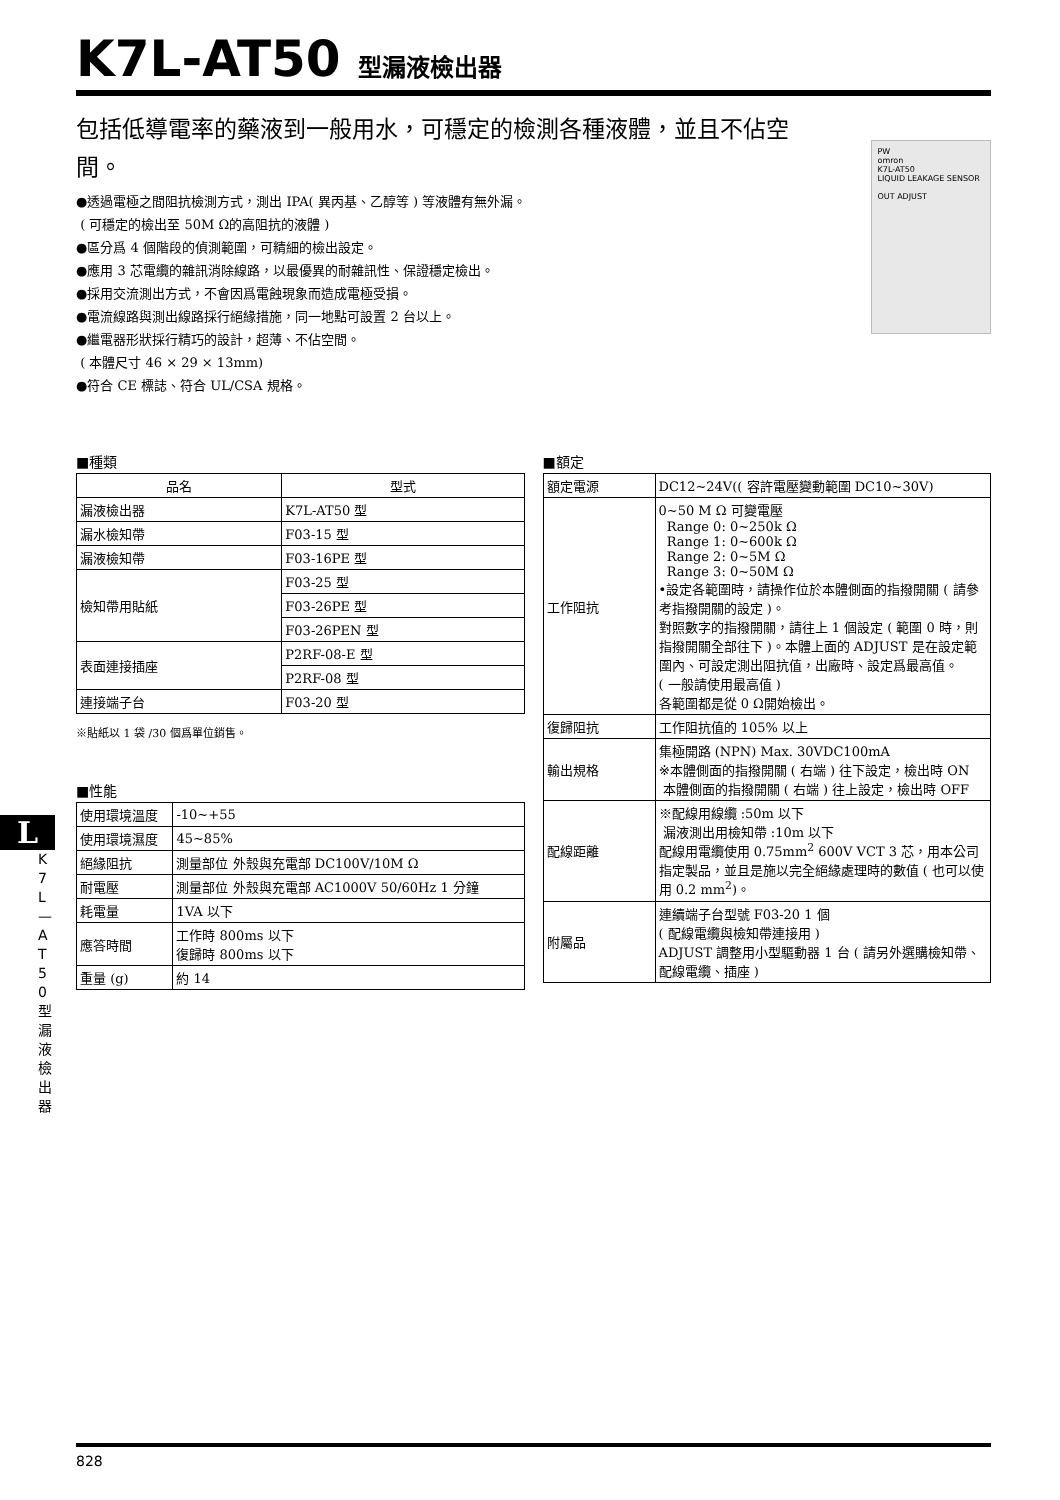K7L-AT50 型漏液檢出器
包括低導電率的藥液到一般用水，可穩定的檢測各種液體，並且不佔空間。
●透過電極之間阻抗檢測方式，測出 IPA( 異丙基、乙醇等 ) 等液體有無外漏。
( 可穩定的檢出至 50M Ω的高阻抗的液體 )
●區分爲 4 個階段的偵測範圍，可精細的檢出設定。
●應用 3 芯電纜的雜訊消除線路，以最優異的耐雜訊性、保證穩定檢出。
●採用交流測出方式，不會因爲電蝕現象而造成電極受損。
●電流線路與測出線路採行絕緣措施，同一地點可設置 2 台以上。
●繼電器形狀採行精巧的設計，超薄、不佔空間。
( 本體尺寸 46 × 29 × 13mm)
●符合 CE 標誌、符合 UL/CSA 規格。
PW
omron
K7L-AT50
LIQUID LEAKAGE SENSOR
OUT ADJUST
■種類
| 品名 | 型式 |
| --- | --- |
| 漏液檢出器 | K7L-AT50 型 |
| 漏水檢知帶 | F03-15 型 |
| 漏液檢知帶 | F03-16PE 型 |
| 檢知帶用貼紙 | F03-25 型 |
| | F03-26PE 型 |
| | F03-26PEN 型 |
| 表面連接插座 | P2RF-08-E 型 |
| | P2RF-08 型 |
| 連接端子台 | F03-20 型 |
※貼紙以 1 袋 /30 個爲單位銷售。
■性能
| 使用環境溫度 | -10~+55 |
| 使用環境濕度 | 45~85% |
| 絕緣阻抗 | 測量部位 外殼與充電部 DC100V/10M Ω |
| 耐電壓 | 測量部位 外殼與充電部 AC1000V 50/60Hz 1 分鐘 |
| 耗電量 | 1VA 以下 |
| 應答時間 | 工作時 800ms 以下 復歸時 800ms 以下 |
| 重量 (g) | 約 14 |
■額定
| 額定電源 | DC12~24V(( 容許電壓變動範圍 DC10~30V) |
| 工作阻抗 | 0~50 M Ω 可變電壓 Range 0: 0~250k Ω Range 1: 0~600k Ω Range 2: 0~5M Ω Range 3: 0~50M Ω •設定各範圍時，請操作位於本體側面的指撥開關 ( 請參考指撥開關的設定 )。 對照數字的指撥開關，請往上 1 個設定 ( 範圍 0 時，則指撥開關全部往下 )。本體上面的 ADJUST 是在設定範圍內、可設定測出阻抗值，出廠時、設定爲最高值。 ( 一般請使用最高值 ) 各範圍都是從 0 Ω開始檢出。 |
| 復歸阻抗 | 工作阻抗值的 105% 以上 |
| 輸出規格 | 集極開路 (NPN) Max. 30VDC100mA ※本體側面的指撥開關 ( 右端 ) 往下設定，檢出時 ON 本體側面的指撥開關 ( 右端 ) 往上設定，檢出時 OFF |
| 配線距離 | ※配線用線纜 :50m 以下 漏液測出用檢知帶 :10m 以下 配線用電纜使用 0.75mm<sup>2</sup> 600V VCT 3 芯，用本公司指定製品，並且是施以完全絕緣處理時的數值 ( 也可以使用 0.2 mm<sup>2</sup>)。 |
| 附屬品 | 連續端子台型號 F03-20 1 個 ( 配線電纜與檢知帶連接用 ) ADJUST 調整用小型驅動器 1 台 ( 請另外選購檢知帶、配線電纜、插座 ) |
L
K 7 L — A T 5 0 型 漏 液 檢 出 器
828